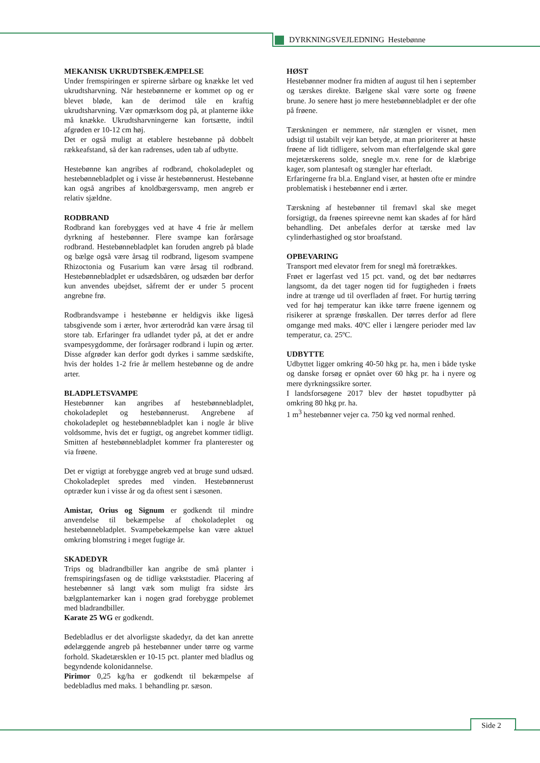DYRKNINGSVEJLEDNING Hestebønne
MEKANISK UKRUDTSBEKÆMPELSE
Under fremspiringen er spirerne sårbare og knække let ved ukrudtsharvning. Når hestebønnerne er kommet op og er blevet bløde, kan de derimod tåle en kraftig ukrudtsharvning. Vær opmærksom dog på, at planterne ikke må knække. Ukrudtsharvningerne kan fortsætte, indtil afgrøden er 10-12 cm høj.
Det er også muligt at etablere hestebønne på dobbelt rækkeafstand, så der kan radrenses, uden tab af udbytte.
Hestebønne kan angribes af rodbrand, chokoladeplet og hestebønnebladplet og i visse år hestebønnerust. Hestebønne kan også angribes af knoldbægersvamp, men angreb er relativ sjældne.
RODBRAND
Rodbrand kan forebygges ved at have 4 frie år mellem dyrkning af hestebønner. Flere svampe kan forårsage rodbrand. Hestebønnebladplet kan foruden angreb på blade og bælge også være årsag til rodbrand, ligesom svampene Rhizoctonia og Fusarium kan være årsag til rodbrand. Hestebønnebladplet er udsædsbåren, og udsæden bør derfor kun anvendes ubejdset, såfremt der er under 5 procent angrebne frø.
Rodbrandsvampe i hestebønne er heldigvis ikke ligeså tabsgivende som i ærter, hvor ærterodråd kan være årsag til store tab. Erfaringer fra udlandet tyder på, at det er andre svampesygdomme, der forårsager rodbrand i lupin og ærter. Disse afgrøder kan derfor godt dyrkes i samme sædskifte, hvis der holdes 1-2 frie år mellem hestebønne og de andre arter.
BLADPLETSVAMPE
Hestebønner kan angribes af hestebønnebladplet, chokoladeplet og hestebønnerust. Angrebene af chokoladeplet og hestebønnebladplet kan i nogle år blive voldsomme, hvis det er fugtigt, og angrebet kommer tidligt. Smitten af hestebønnebladplet kommer fra planterester og via frøene.
Det er vigtigt at forebygge angreb ved at bruge sund udsæd. Chokoladeplet spredes med vinden. Hestebønnerust optræder kun i visse år og da oftest sent i sæsonen.
Amistar, Orius og Signum er godkendt til mindre anvendelse til bekæmpelse af chokoladeplet og hestebønnebladplet. Svampebekæmpelse kan være aktuel omkring blomstring i meget fugtige år.
SKADEDYR
Trips og bladrandbiller kan angribe de små planter i fremspiringsfasen og de tidlige vækststadier. Placering af hestebønner så langt væk som muligt fra sidste års bælgplantemarker kan i nogen grad forebygge problemet med bladrandbiller.
Karate 25 WG er godkendt.
Bedebladlus er det alvorligste skadedyr, da det kan anrette ødelæggende angreb på hestebønner under tørre og varme forhold. Skadetærsklen er 10-15 pct. planter med bladlus og begyndende kolonidannelse.
Pirimor 0,25 kg/ha er godkendt til bekæmpelse af bedebladlus med maks. 1 behandling pr. sæson.
HØST
Hestebønner modner fra midten af august til hen i september og tærskes direkte. Bælgene skal være sorte og frøene brune. Jo senere høst jo mere hestebønnebladplet er der ofte på frøene.
Tærskningen er nemmere, når stænglen er visnet, men udsigt til ustabilt vejr kan betyde, at man prioriterer at høste frøene af lidt tidligere, selvom man efterfølgende skal gøre mejetærskerens solde, snegle m.v. rene for de klæbrige kager, som plantesaft og stængler har efterladt.
Erfaringerne fra bl.a. England viser, at høsten ofte er mindre problematisk i hestebønner end i ærter.
Tærskning af hestebønner til fremavl skal ske meget forsigtigt, da frøenes spireevne nemt kan skades af for hård behandling. Det anbefales derfor at tærske med lav cylinderhastighed og stor broafstand.
OPBEVARING
Transport med elevator frem for snegl må foretrækkes.
Frøet er lagerfast ved 15 pct. vand, og det bør nedtørres langsomt, da det tager nogen tid for fugtigheden i frøets indre at trænge ud til overfladen af frøet. For hurtig tørring ved for høj temperatur kan ikke tørre frøene igennem og risikerer at sprænge frøskallen. Der tørres derfor ad flere omgange med maks. 40ºC eller i længere perioder med lav temperatur, ca. 25ºC.
UDBYTTE
Udbyttet ligger omkring 40-50 hkg pr. ha, men i både tyske og danske forsøg er opnået over 60 hkg pr. ha i nyere og mere dyrkningssikre sorter.
I landsforsøgene 2017 blev der høstet topudbytter på omkring 80 hkg pr. ha.
1 m<sup>3</sup> hestebønner vejer ca. 750 kg ved normal renhed.
Side 2